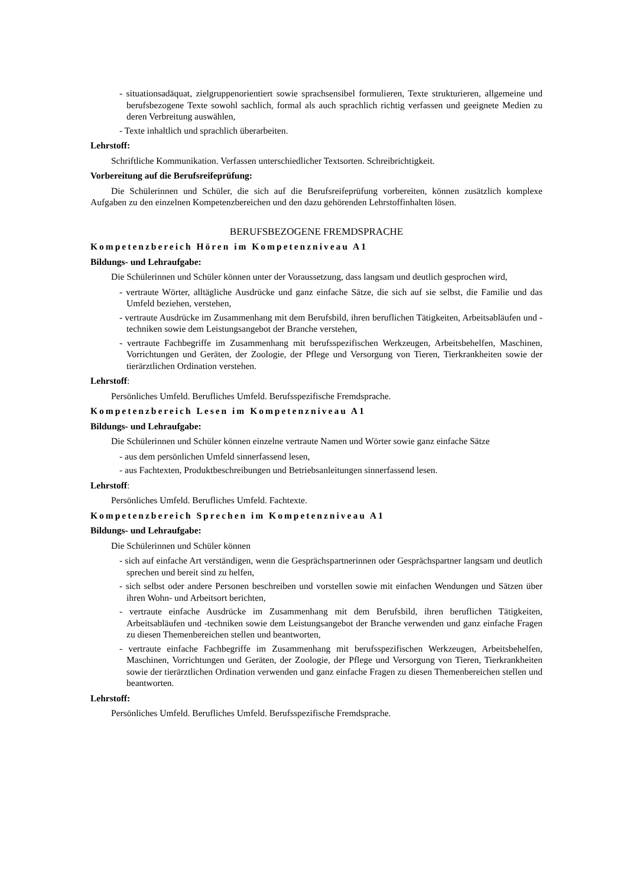- situationsadäquat, zielgruppenorientiert sowie sprachsensibel formulieren, Texte strukturieren, allgemeine und berufsbezogene Texte sowohl sachlich, formal als auch sprachlich richtig verfassen und geeignete Medien zu deren Verbreitung auswählen,
- Texte inhaltlich und sprachlich überarbeiten.
Lehrstoff:
Schriftliche Kommunikation. Verfassen unterschiedlicher Textsorten. Schreibrichtigkeit.
Vorbereitung auf die Berufsreifeprüfung:
Die Schülerinnen und Schüler, die sich auf die Berufsreifeprüfung vorbereiten, können zusätzlich komplexe Aufgaben zu den einzelnen Kompetenzbereichen und den dazu gehörenden Lehrstoffinhalten lösen.
BERUFSBEZOGENE FREMDSPRACHE
Kompetenzbereich Hören im Kompetenzniveau A1
Bildungs- und Lehraufgabe:
Die Schülerinnen und Schüler können unter der Voraussetzung, dass langsam und deutlich gesprochen wird,
- vertraute Wörter, alltägliche Ausdrücke und ganz einfache Sätze, die sich auf sie selbst, die Familie und das Umfeld beziehen, verstehen,
- vertraute Ausdrücke im Zusammenhang mit dem Berufsbild, ihren beruflichen Tätigkeiten, Arbeitsabläufen und -techniken sowie dem Leistungsangebot der Branche verstehen,
- vertraute Fachbegriffe im Zusammenhang mit berufsspezifischen Werkzeugen, Arbeitsbehelfen, Maschinen, Vorrichtungen und Geräten, der Zoologie, der Pflege und Versorgung von Tieren, Tierkrankheiten sowie der tierärztlichen Ordination verstehen.
Lehrstoff:
Persönliches Umfeld. Berufliches Umfeld. Berufsspezifische Fremdsprache.
Kompetenzbereich Lesen im Kompetenzniveau A1
Bildungs- und Lehraufgabe:
Die Schülerinnen und Schüler können einzelne vertraute Namen und Wörter sowie ganz einfache Sätze
- aus dem persönlichen Umfeld sinnerfassend lesen,
- aus Fachtexten, Produktbeschreibungen und Betriebsanleitungen sinnerfassend lesen.
Lehrstoff:
Persönliches Umfeld. Berufliches Umfeld. Fachtexte.
Kompetenzbereich Sprechen im Kompetenzniveau A1
Bildungs- und Lehraufgabe:
Die Schülerinnen und Schüler können
- sich auf einfache Art verständigen, wenn die Gesprächspartnerinnen oder Gesprächspartner langsam und deutlich sprechen und bereit sind zu helfen,
- sich selbst oder andere Personen beschreiben und vorstellen sowie mit einfachen Wendungen und Sätzen über ihren Wohn- und Arbeitsort berichten,
- vertraute einfache Ausdrücke im Zusammenhang mit dem Berufsbild, ihren beruflichen Tätigkeiten, Arbeitsabläufen und -techniken sowie dem Leistungsangebot der Branche verwenden und ganz einfache Fragen zu diesen Themenbereichen stellen und beantworten,
- vertraute einfache Fachbegriffe im Zusammenhang mit berufsspezifischen Werkzeugen, Arbeitsbehelfen, Maschinen, Vorrichtungen und Geräten, der Zoologie, der Pflege und Versorgung von Tieren, Tierkrankheiten sowie der tierärztlichen Ordination verwenden und ganz einfache Fragen zu diesen Themenbereichen stellen und beantworten.
Lehrstoff:
Persönliches Umfeld. Berufliches Umfeld. Berufsspezifische Fremdsprache.